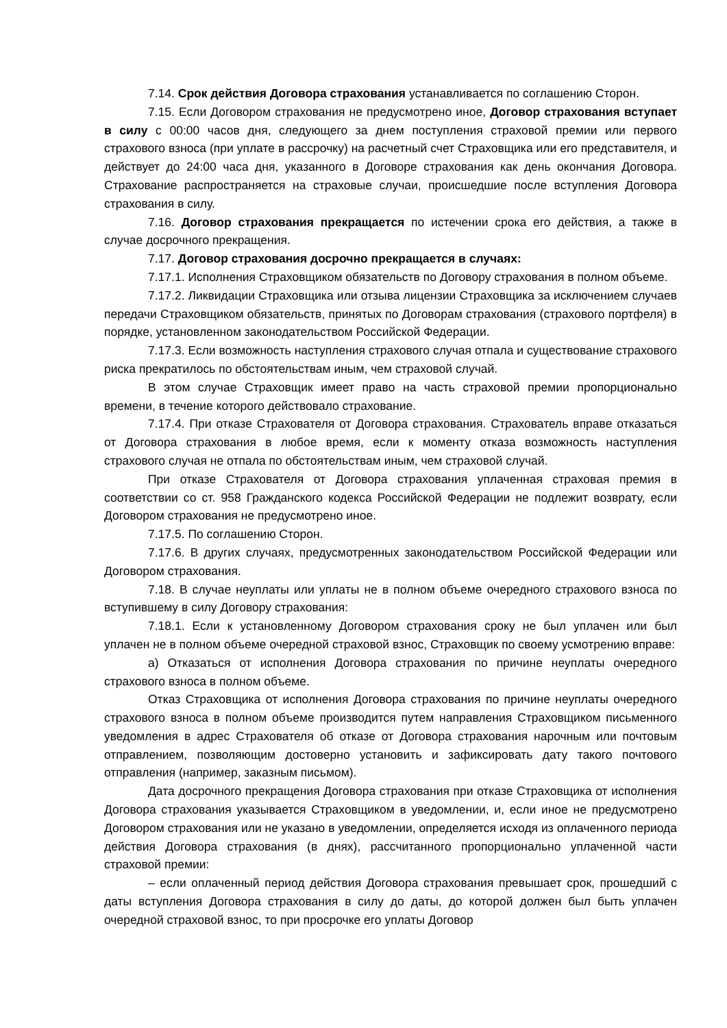7.14. Срок действия Договора страхования устанавливается по соглашению Сторон.
7.15. Если Договором страхования не предусмотрено иное, Договор страхования вступает в силу с 00:00 часов дня, следующего за днем поступления страховой премии или первого страхового взноса (при уплате в рассрочку) на расчетный счет Страховщика или его представителя, и действует до 24:00 часа дня, указанного в Договоре страхования как день окончания Договора. Страхование распространяется на страховые случаи, происшедшие после вступления Договора страхования в силу.
7.16. Договор страхования прекращается по истечении срока его действия, а также в случае досрочного прекращения.
7.17. Договор страхования досрочно прекращается в случаях:
7.17.1. Исполнения Страховщиком обязательств по Договору страхования в полном объеме.
7.17.2. Ликвидации Страховщика или отзыва лицензии Страховщика за исключением случаев передачи Страховщиком обязательств, принятых по Договорам страхования (страхового портфеля) в порядке, установленном законодательством Российской Федерации.
7.17.3. Если возможность наступления страхового случая отпала и существование страхового риска прекратилось по обстоятельствам иным, чем страховой случай.
В этом случае Страховщик имеет право на часть страховой премии пропорционально времени, в течение которого действовало страхование.
7.17.4. При отказе Страхователя от Договора страхования. Страхователь вправе отказаться от Договора страхования в любое время, если к моменту отказа возможность наступления страхового случая не отпала по обстоятельствам иным, чем страховой случай.
При отказе Страхователя от Договора страхования уплаченная страховая премия в соответствии со ст. 958 Гражданского кодекса Российской Федерации не подлежит возврату, если Договором страхования не предусмотрено иное.
7.17.5. По соглашению Сторон.
7.17.6. В других случаях, предусмотренных законодательством Российской Федерации или Договором страхования.
7.18. В случае неуплаты или уплаты не в полном объеме очередного страхового взноса по вступившему в силу Договору страхования:
7.18.1. Если к установленному Договором страхования сроку не был уплачен или был уплачен не в полном объеме очередной страховой взнос, Страховщик по своему усмотрению вправе:
а) Отказаться от исполнения Договора страхования по причине неуплаты очередного страхового взноса в полном объеме.
Отказ Страховщика от исполнения Договора страхования по причине неуплаты очередного страхового взноса в полном объеме производится путем направления Страховщиком письменного уведомления в адрес Страхователя об отказе от Договора страхования нарочным или почтовым отправлением, позволяющим достоверно установить и зафиксировать дату такого почтового отправления (например, заказным письмом).
Дата досрочного прекращения Договора страхования при отказе Страховщика от исполнения Договора страхования указывается Страховщиком в уведомлении, и, если иное не предусмотрено Договором страхования или не указано в уведомлении, определяется исходя из оплаченного периода действия Договора страхования (в днях), рассчитанного пропорционально уплаченной части страховой премии:
– если оплаченный период действия Договора страхования превышает срок, прошедший с даты вступления Договора страхования в силу до даты, до которой должен был быть уплачен очередной страховой взнос, то при просрочке его уплаты Договор